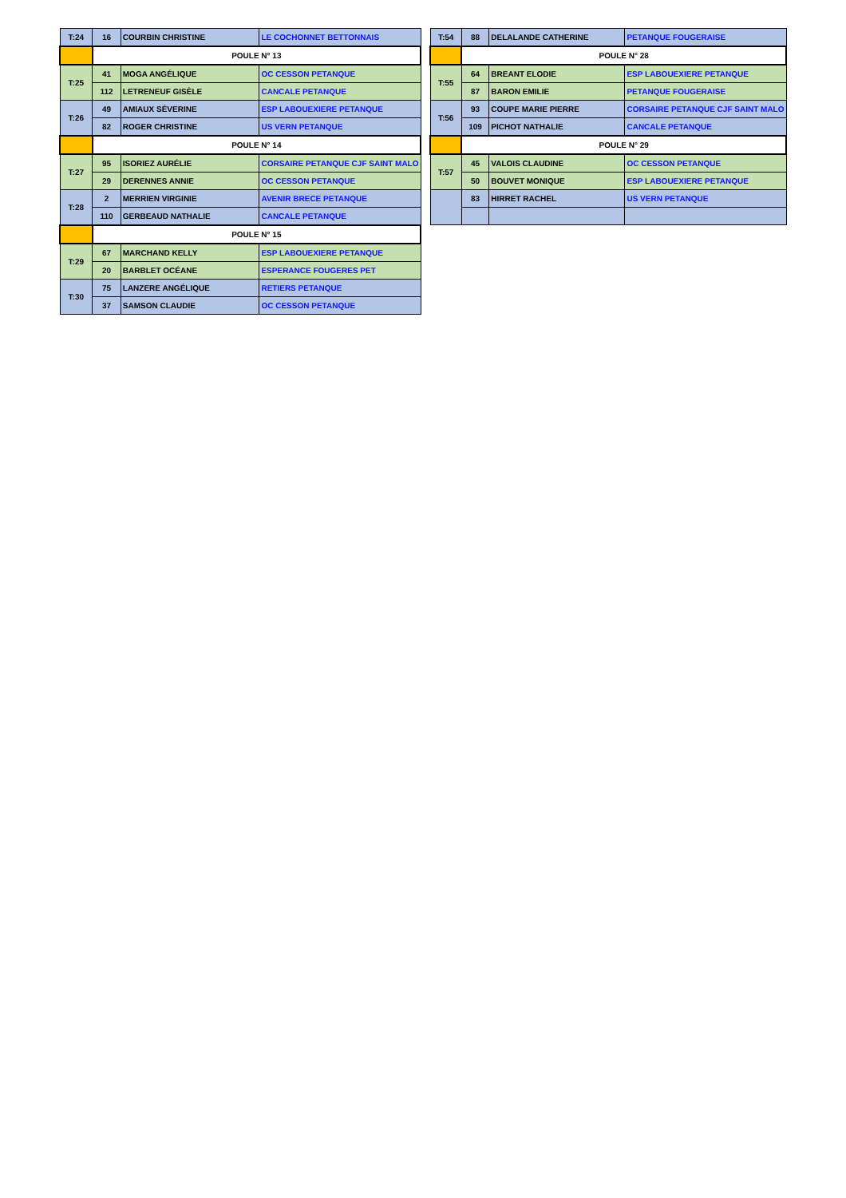| T:24 | 16 | COURBIN CHRISTINE | LE COCHONNET BETTONNAIS |
| | POULE N° 13 | | |
| T:25 | 41 | MOGA ANGÉLIQUE | OC CESSON PETANQUE |
| | 112 | LETRENEUF GISÈLE | CANCALE PETANQUE |
| T:26 | 49 | AMIAUX SÉVERINE | ESP LABOUEXIERE PETANQUE |
| | 82 | ROGER CHRISTINE | US VERN PETANQUE |
| | POULE N° 14 | | |
| T:27 | 95 | ISORIEZ AURÉLIE | CORSAIRE PETANQUE CJF SAINT MALO |
| | 29 | DERENNES ANNIE | OC CESSON PETANQUE |
| T:28 | 2 | MERRIEN VIRGINIE | AVENIR BRECE PETANQUE |
| | 110 | GERBEAUD NATHALIE | CANCALE PETANQUE |
| | POULE N° 15 | | |
| T:29 | 67 | MARCHAND KELLY | ESP LABOUEXIERE PETANQUE |
| | 20 | BARBLET OCÉANE | ESPERANCE FOUGERES PET |
| T:30 | 75 | LANZERE ANGÉLIQUE | RETIERS PETANQUE |
| | 37 | SAMSON CLAUDIE | OC CESSON PETANQUE |
| T:54 | 88 | DELALANDE CATHERINE | PETANQUE FOUGERAISE |
| | POULE N° 28 | | |
| T:55 | 64 | BREANT ELODIE | ESP LABOUEXIERE PETANQUE |
| | 87 | BARON EMILIE | PETANQUE FOUGERAISE |
| T:56 | 93 | COUPE MARIE PIERRE | CORSAIRE PETANQUE CJF SAINT MALO |
| | 109 | PICHOT NATHALIE | CANCALE PETANQUE |
| | POULE N° 29 | | |
| T:57 | 45 | VALOIS CLAUDINE | OC CESSON PETANQUE |
| | 50 | BOUVET MONIQUE | ESP LABOUEXIERE PETANQUE |
| | 83 | HIRRET RACHEL | US VERN PETANQUE |